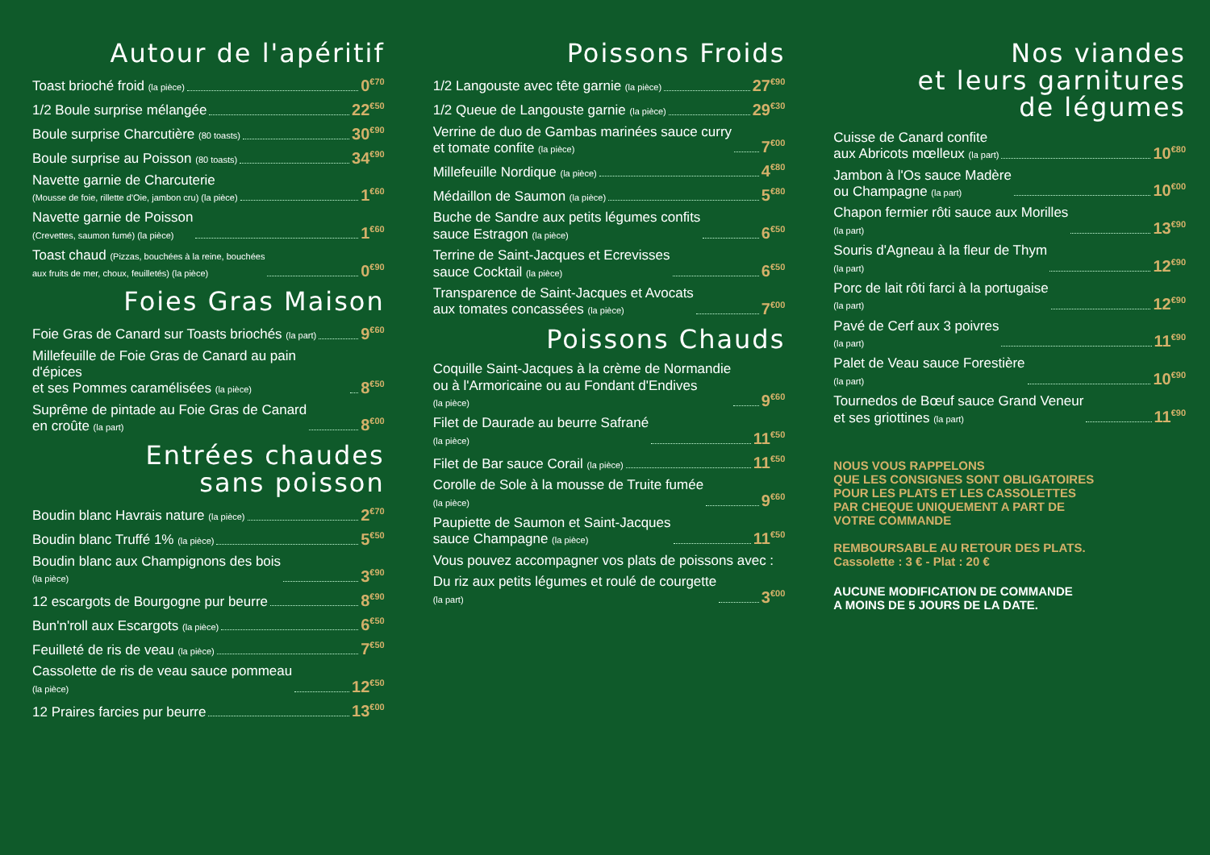Autour de l'apéritif
Toast brioché froid (la pièce) 0<sup>€70</sup>
1/2 Boule surprise mélangée 22<sup>€50</sup>
Boule surprise Charcutière (80 toasts) 30<sup>€90</sup>
Boule surprise au Poisson (80 toasts) 34<sup>€90</sup>
Navette garnie de Charcuterie
(Mousse de foie, rillette d'Oie, jambon cru) (la pièce) 1<sup>€60</sup>
Navette garnie de Poisson
(Crevettes, saumon fumé) (la pièce) 1<sup>€60</sup>
Toast chaud (Pizzas, bouchées à la reine, bouchées
aux fruits de mer, choux, feuilletés) (la pièce) 0<sup>€90</sup>
Foies Gras Maison
Foie Gras de Canard sur Toasts briochés (la part) 9<sup>€60</sup>
Millefeuille de Foie Gras de Canard au pain d'épices
et ses Pommes caramélisées (la pièce) 8<sup>€50</sup>
Suprême de pintade au Foie Gras de Canard
en croûte (la part) 8<sup>€00</sup>
Entrées chaudes
sans poisson
Boudin blanc Havrais nature (la pièce) 2<sup>€70</sup>
Boudin blanc Truffé 1% (la pièce) 5<sup>€50</sup>
Boudin blanc aux Champignons des bois
(la pièce) 3<sup>€90</sup>
12 escargots de Bourgogne pur beurre 8<sup>€90</sup>
Bun'n'roll aux Escargots (la pièce) 6<sup>€50</sup>
Feuilleté de ris de veau (la pièce) 7<sup>€50</sup>
Cassolette de ris de veau sauce pommeau
(la pièce) 12<sup>€50</sup>
12 Praires farcies pur beurre 13<sup>€00</sup>
Poissons Froids
1/2 Langouste avec tête garnie (la pièce) 27<sup>€90</sup>
1/2 Queue de Langouste garnie (la pièce) 29<sup>€30</sup>
Verrine de duo de Gambas marinées sauce curry
et tomate confite (la pièce) 7<sup>€00</sup>
Millefeuille Nordique (la pièce) 4<sup>€80</sup>
Médaillon de Saumon (la pièce) 5<sup>€80</sup>
Buche de Sandre aux petits légumes confits
sauce Estragon (la pièce) 6<sup>€50</sup>
Terrine de Saint-Jacques et Ecrevisses
sauce Cocktail (la pièce) 6<sup>€50</sup>
Transparence de Saint-Jacques et Avocats
aux tomates concassées (la pièce) 7<sup>€00</sup>
Poissons Chauds
Coquille Saint-Jacques à la crème de Normandie
ou à l'Armoricaine ou au Fondant d'Endives
(la pièce) 9<sup>€60</sup>
Filet de Daurade au beurre Safrané
(la pièce) 11<sup>€50</sup>
Filet de Bar sauce Corail (la pièce) 11<sup>€50</sup>
Corolle de Sole à la mousse de Truite fumée
(la pièce) 9<sup>€60</sup>
Paupiette de Saumon et Saint-Jacques
sauce Champagne (la pièce) 11<sup>€50</sup>
Vous pouvez accompagner vos plats de poissons avec :
Du riz aux petits légumes et roulé de courgette
(la part) 3<sup>€00</sup>
Nos viandes
et leurs garnitures
de légumes
Cuisse de Canard confite
aux Abricots mœlleux (la part) 10<sup>€80</sup>
Jambon à l'Os sauce Madère
ou Champagne (la part) 10<sup>€00</sup>
Chapon fermier rôti sauce aux Morilles
(la part) 13<sup>€90</sup>
Souris d'Agneau à la fleur de Thym
(la part) 12<sup>€90</sup>
Porc de lait rôti farci à la portugaise
(la part) 12<sup>€90</sup>
Pavé de Cerf aux 3 poivres
(la part) 11<sup>€90</sup>
Palet de Veau sauce Forestière
(la part) 10<sup>€90</sup>
Tournedos de Bœuf sauce Grand Veneur
et ses griottines (la part) 11<sup>€90</sup>
NOUS VOUS RAPPELONS
QUE LES CONSIGNES SONT OBLIGATOIRES
POUR LES PLATS ET LES CASSOLETTES
PAR CHEQUE UNIQUEMENT A PART DE
VOTRE COMMANDE
REMBOURSABLE AU RETOUR DES PLATS.
Cassolette : 3 € - Plat : 20 €
AUCUNE MODIFICATION DE COMMANDE
A MOINS DE 5 JOURS DE LA DATE.